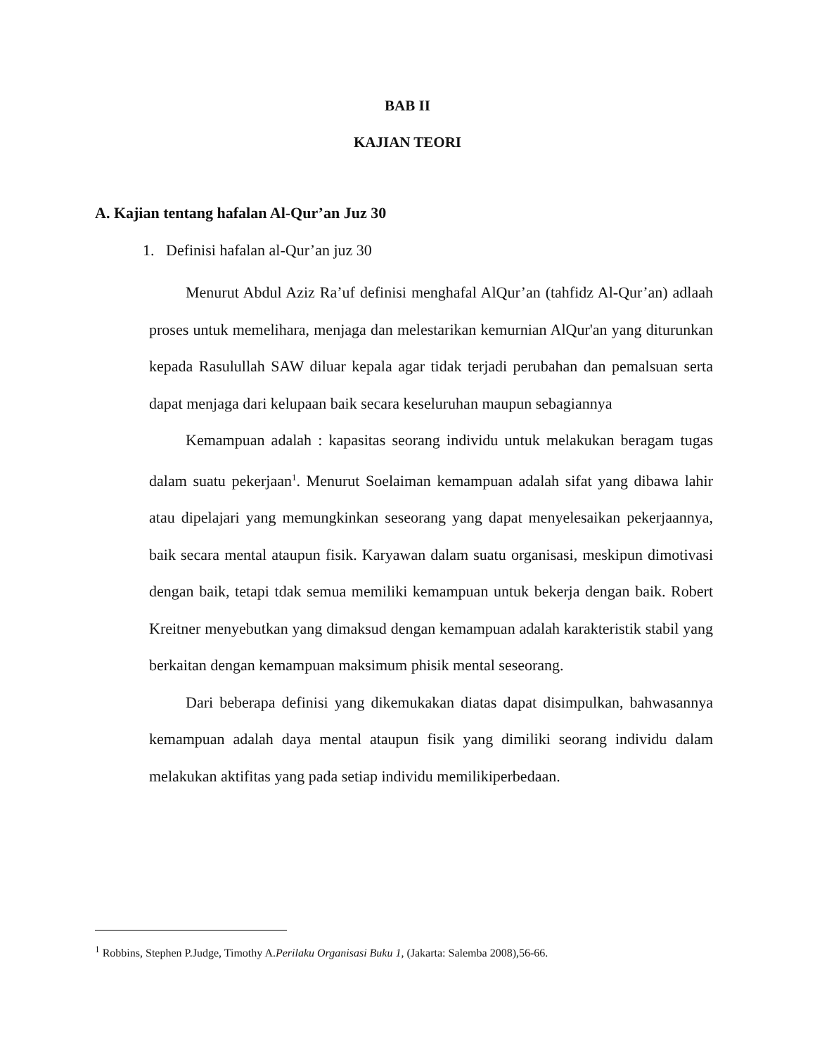BAB II
KAJIAN TEORI
A. Kajian tentang hafalan Al-Qur’an Juz 30
1. Definisi hafalan al-Qur’an juz 30
Menurut Abdul Aziz Ra’uf definisi menghafal AlQur’an (tahfidz Al-Qur’an) adlaah proses untuk memelihara, menjaga dan melestarikan kemurnian AlQur'an yang diturunkan kepada Rasulullah SAW diluar kepala agar tidak terjadi perubahan dan pemalsuan serta dapat menjaga dari kelupaan baik secara keseluruhan maupun sebagiannya
Kemampuan adalah : kapasitas seorang individu untuk melakukan beragam tugas dalam suatu pekerjaan<sup>1</sup>. Menurut Soelaiman kemampuan adalah sifat yang dibawa lahir atau dipelajari yang memungkinkan seseorang yang dapat menyelesaikan pekerjaannya, baik secara mental ataupun fisik. Karyawan dalam suatu organisasi, meskipun dimotivasi dengan baik, tetapi tdak semua memiliki kemampuan untuk bekerja dengan baik. Robert Kreitner menyebutkan yang dimaksud dengan kemampuan adalah karakteristik stabil yang berkaitan dengan kemampuan maksimum phisik mental seseorang.
Dari beberapa definisi yang dikemukakan diatas dapat disimpulkan, bahwasannya kemampuan adalah daya mental ataupun fisik yang dimiliki seorang individu dalam melakukan aktifitas yang pada setiap individu memilikiperbedaan.
<sup>1</sup> Robbins, Stephen P.Judge, Timothy A.Perilaku Organisasi Buku 1, (Jakarta: Salemba 2008),56-66.